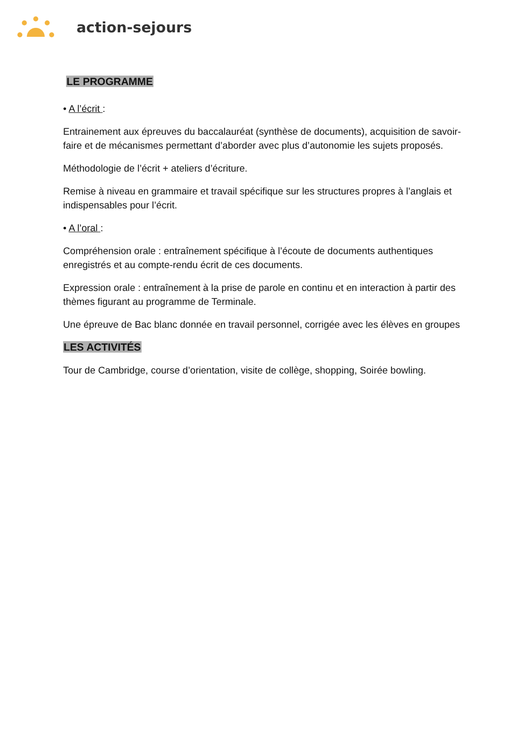action-sejours
LE PROGRAMME
• A l’écrit :
Entrainement aux épreuves du baccalauréat (synthèse de documents), acquisition de savoir-faire et de mécanismes permettant d’aborder avec plus d’autonomie les sujets proposés.
Méthodologie de l’écrit + ateliers d’écriture.
Remise à niveau en grammaire et travail spécifique sur les structures propres à l’anglais et indispensables pour l’écrit.
• A l’oral :
Compréhension orale : entraînement spécifique à l’écoute de documents authentiques enregistrés et au compte-rendu écrit de ces documents.
Expression orale : entraînement à la prise de parole en continu et en interaction à partir des thèmes figurant au programme de Terminale.
Une épreuve de Bac blanc donnée en travail personnel, corrigée avec les élèves en groupes
LES ACTIVITÉS
Tour de Cambridge, course d’orientation, visite de collège, shopping, Soirée bowling.